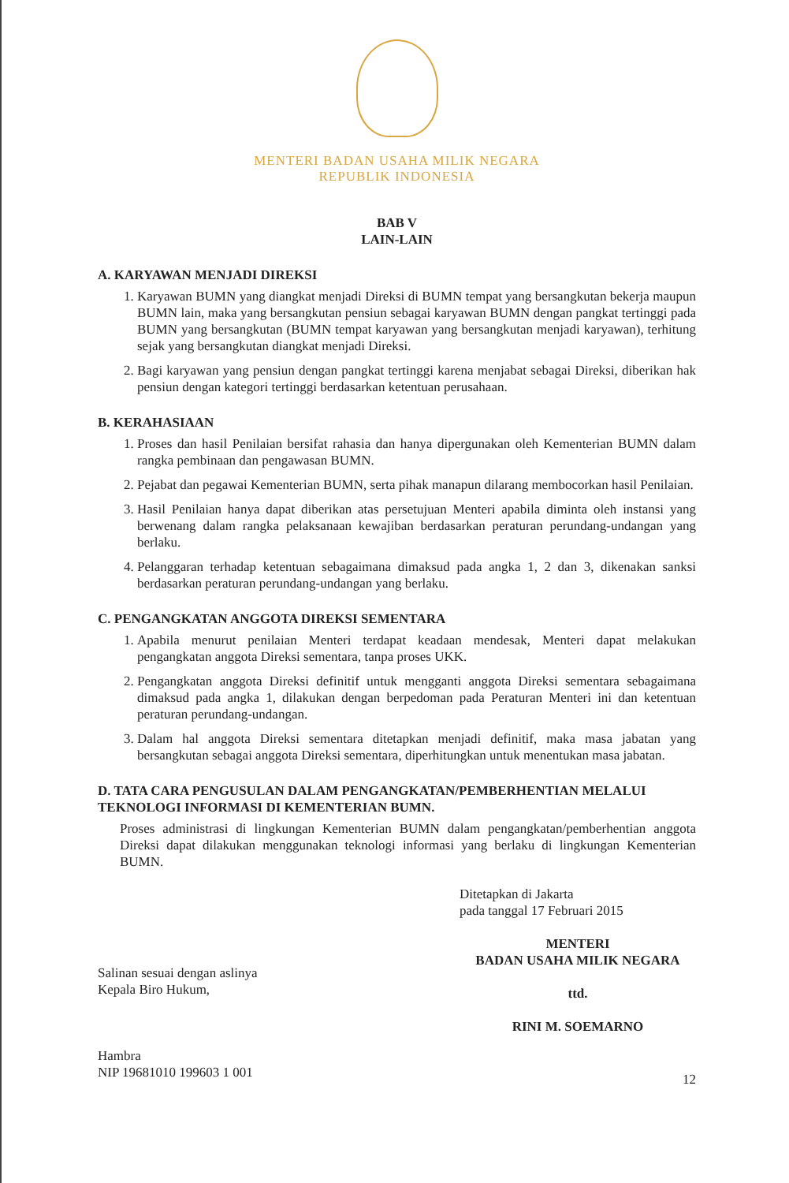MENTERI BADAN USAHA MILIK NEGARA
REPUBLIK INDONESIA
BAB V
LAIN-LAIN
A. KARYAWAN MENJADI DIREKSI
1. Karyawan BUMN yang diangkat menjadi Direksi di BUMN tempat yang bersangkutan bekerja maupun BUMN lain, maka yang bersangkutan pensiun sebagai karyawan BUMN dengan pangkat tertinggi pada BUMN yang bersangkutan (BUMN tempat karyawan yang bersangkutan menjadi karyawan), terhitung sejak yang bersangkutan diangkat menjadi Direksi.
2. Bagi karyawan yang pensiun dengan pangkat tertinggi karena menjabat sebagai Direksi, diberikan hak pensiun dengan kategori tertinggi berdasarkan ketentuan perusahaan.
B. KERAHASIAAN
1. Proses dan hasil Penilaian bersifat rahasia dan hanya dipergunakan oleh Kementerian BUMN dalam rangka pembinaan dan pengawasan BUMN.
2. Pejabat dan pegawai Kementerian BUMN, serta pihak manapun dilarang membocorkan hasil Penilaian.
3. Hasil Penilaian hanya dapat diberikan atas persetujuan Menteri apabila diminta oleh instansi yang berwenang dalam rangka pelaksanaan kewajiban berdasarkan peraturan perundang-undangan yang berlaku.
4. Pelanggaran terhadap ketentuan sebagaimana dimaksud pada angka 1, 2 dan 3, dikenakan sanksi berdasarkan peraturan perundang-undangan yang berlaku.
C. PENGANGKATAN ANGGOTA DIREKSI SEMENTARA
1. Apabila menurut penilaian Menteri terdapat keadaan mendesak, Menteri dapat melakukan pengangkatan anggota Direksi sementara, tanpa proses UKK.
2. Pengangkatan anggota Direksi definitif untuk mengganti anggota Direksi sementara sebagaimana dimaksud pada angka 1, dilakukan dengan berpedoman pada Peraturan Menteri ini dan ketentuan peraturan perundang-undangan.
3. Dalam hal anggota Direksi sementara ditetapkan menjadi definitif, maka masa jabatan yang bersangkutan sebagai anggota Direksi sementara, diperhitungkan untuk menentukan masa jabatan.
D. TATA CARA PENGUSULAN DALAM PENGANGKATAN/PEMBERHENTIAN MELALUI TEKNOLOGI INFORMASI DI KEMENTERIAN BUMN.
Proses administrasi di lingkungan Kementerian BUMN dalam pengangkatan/pemberhentian anggota Direksi dapat dilakukan menggunakan teknologi informasi yang berlaku di lingkungan Kementerian BUMN.
Salinan sesuai dengan aslinya
Kepala Biro Hukum,
Hambra
NIP 19681010 199603 1 001
Ditetapkan di Jakarta
pada tanggal 17 Februari 2015
MENTERI
BADAN USAHA MILIK NEGARA
ttd.
RINI M. SOEMARNO
12